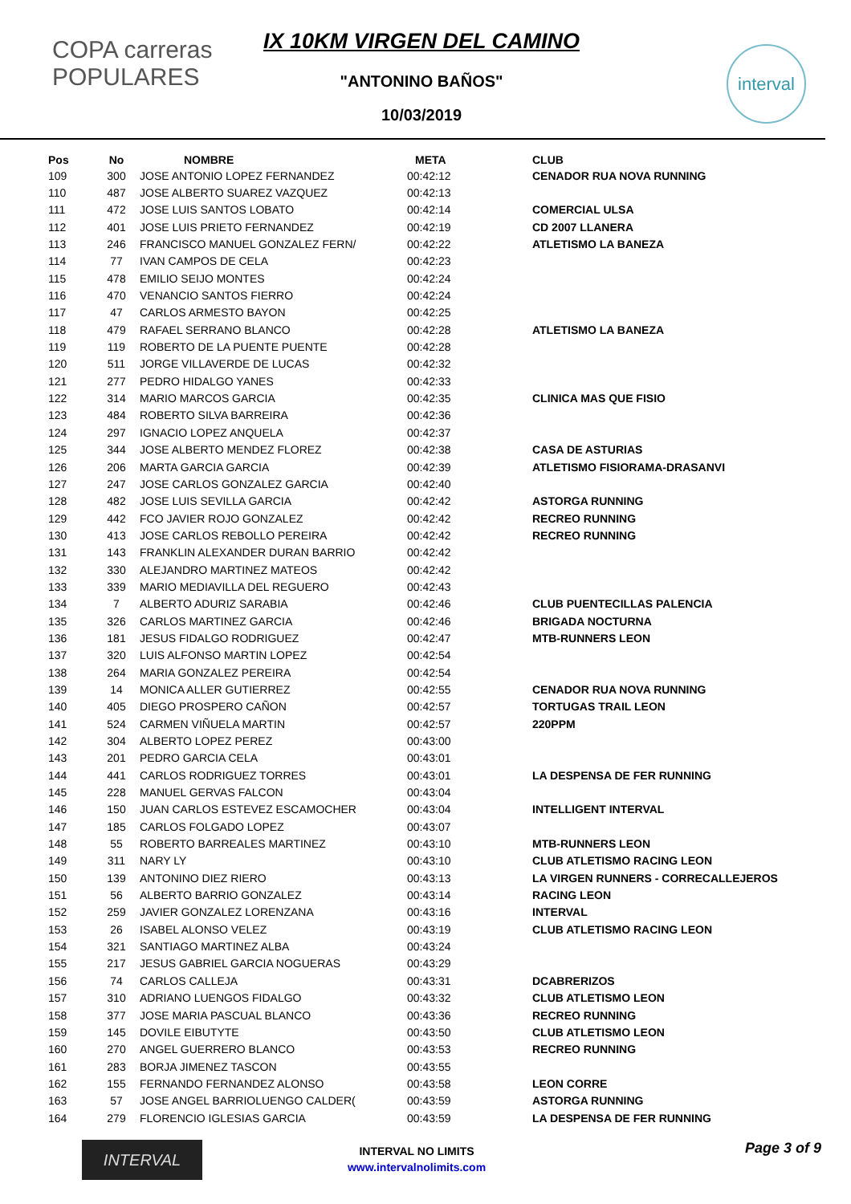COPA carreras POPULARES
IX 10KM VIRGEN DEL CAMINO
"ANTONINO BAÑOS"
10/03/2019
interval
| Pos | No | NOMBRE | META | CLUB |
| --- | --- | --- | --- | --- |
| 109 | 300 | JOSE ANTONIO LOPEZ FERNANDEZ | 00:42:12 | CENADOR RUA NOVA RUNNING |
| 110 | 487 | JOSE ALBERTO SUAREZ VAZQUEZ | 00:42:13 | |
| 111 | 472 | JOSE LUIS SANTOS LOBATO | 00:42:14 | COMERCIAL ULSA |
| 112 | 401 | JOSE LUIS PRIETO FERNANDEZ | 00:42:19 | CD 2007 LLANERA |
| 113 | 246 | FRANCISCO MANUEL GONZALEZ FERN/ | 00:42:22 | ATLETISMO LA BANEZA |
| 114 | 77 | IVAN CAMPOS DE CELA | 00:42:23 | |
| 115 | 478 | EMILIO SEIJO MONTES | 00:42:24 | |
| 116 | 470 | VENANCIO SANTOS FIERRO | 00:42:24 | |
| 117 | 47 | CARLOS ARMESTO BAYON | 00:42:25 | |
| 118 | 479 | RAFAEL SERRANO BLANCO | 00:42:28 | ATLETISMO LA BANEZA |
| 119 | 119 | ROBERTO DE LA PUENTE PUENTE | 00:42:28 | |
| 120 | 511 | JORGE VILLAVERDE DE LUCAS | 00:42:32 | |
| 121 | 277 | PEDRO HIDALGO YANES | 00:42:33 | |
| 122 | 314 | MARIO MARCOS GARCIA | 00:42:35 | CLINICA MAS QUE FISIO |
| 123 | 484 | ROBERTO SILVA BARREIRA | 00:42:36 | |
| 124 | 297 | IGNACIO LOPEZ ANQUELA | 00:42:37 | |
| 125 | 344 | JOSE ALBERTO MENDEZ FLOREZ | 00:42:38 | CASA DE ASTURIAS |
| 126 | 206 | MARTA GARCIA GARCIA | 00:42:39 | ATLETISMO FISIORAMA-DRASANVI |
| 127 | 247 | JOSE CARLOS GONZALEZ GARCIA | 00:42:40 | |
| 128 | 482 | JOSE LUIS SEVILLA GARCIA | 00:42:42 | ASTORGA RUNNING |
| 129 | 442 | FCO JAVIER ROJO GONZALEZ | 00:42:42 | RECREO RUNNING |
| 130 | 413 | JOSE CARLOS REBOLLO PEREIRA | 00:42:42 | RECREO RUNNING |
| 131 | 143 | FRANKLIN ALEXANDER DURAN BARRIO | 00:42:42 | |
| 132 | 330 | ALEJANDRO MARTINEZ MATEOS | 00:42:42 | |
| 133 | 339 | MARIO MEDIAVILLA DEL REGUERO | 00:42:43 | |
| 134 | 7 | ALBERTO ADURIZ SARABIA | 00:42:46 | CLUB PUENTECILLAS PALENCIA |
| 135 | 326 | CARLOS MARTINEZ GARCIA | 00:42:46 | BRIGADA NOCTURNA |
| 136 | 181 | JESUS FIDALGO RODRIGUEZ | 00:42:47 | MTB-RUNNERS LEON |
| 137 | 320 | LUIS ALFONSO MARTIN LOPEZ | 00:42:54 | |
| 138 | 264 | MARIA GONZALEZ PEREIRA | 00:42:54 | |
| 139 | 14 | MONICA ALLER GUTIERREZ | 00:42:55 | CENADOR RUA NOVA RUNNING |
| 140 | 405 | DIEGO PROSPERO CAÑON | 00:42:57 | TORTUGAS TRAIL LEON |
| 141 | 524 | CARMEN VIÑUELA MARTIN | 00:42:57 | 220PPM |
| 142 | 304 | ALBERTO LOPEZ PEREZ | 00:43:00 | |
| 143 | 201 | PEDRO GARCIA CELA | 00:43:01 | |
| 144 | 441 | CARLOS RODRIGUEZ TORRES | 00:43:01 | LA DESPENSA DE FER RUNNING |
| 145 | 228 | MANUEL GERVAS FALCON | 00:43:04 | |
| 146 | 150 | JUAN CARLOS ESTEVEZ ESCAMOCHER | 00:43:04 | INTELLIGENT INTERVAL |
| 147 | 185 | CARLOS FOLGADO LOPEZ | 00:43:07 | |
| 148 | 55 | ROBERTO BARREALES MARTINEZ | 00:43:10 | MTB-RUNNERS LEON |
| 149 | 311 | NARY LY | 00:43:10 | CLUB ATLETISMO RACING LEON |
| 150 | 139 | ANTONINO DIEZ RIERO | 00:43:13 | LA VIRGEN RUNNERS - CORRECALLEJEROS |
| 151 | 56 | ALBERTO BARRIO GONZALEZ | 00:43:14 | RACING LEON |
| 152 | 259 | JAVIER GONZALEZ LORENZANA | 00:43:16 | INTERVAL |
| 153 | 26 | ISABEL ALONSO VELEZ | 00:43:19 | CLUB ATLETISMO RACING LEON |
| 154 | 321 | SANTIAGO MARTINEZ ALBA | 00:43:24 | |
| 155 | 217 | JESUS GABRIEL GARCIA NOGUERAS | 00:43:29 | |
| 156 | 74 | CARLOS CALLEJA | 00:43:31 | DCABRERIZOS |
| 157 | 310 | ADRIANO LUENGOS FIDALGO | 00:43:32 | CLUB ATLETISMO LEON |
| 158 | 377 | JOSE MARIA PASCUAL BLANCO | 00:43:36 | RECREO RUNNING |
| 159 | 145 | DOVILE EIBUTYTE | 00:43:50 | CLUB ATLETISMO LEON |
| 160 | 270 | ANGEL GUERRERO BLANCO | 00:43:53 | RECREO RUNNING |
| 161 | 283 | BORJA JIMENEZ TASCON | 00:43:55 | |
| 162 | 155 | FERNANDO FERNANDEZ ALONSO | 00:43:58 | LEON CORRE |
| 163 | 57 | JOSE ANGEL BARRIOLUENGO CALDER( | 00:43:59 | ASTORGA RUNNING |
| 164 | 279 | FLORENCIO IGLESIAS GARCIA | 00:43:59 | LA DESPENSA DE FER RUNNING |
INTERVAL
INTERVAL NO LIMITS
www.intervalnolimits.com
Page 3 of 9